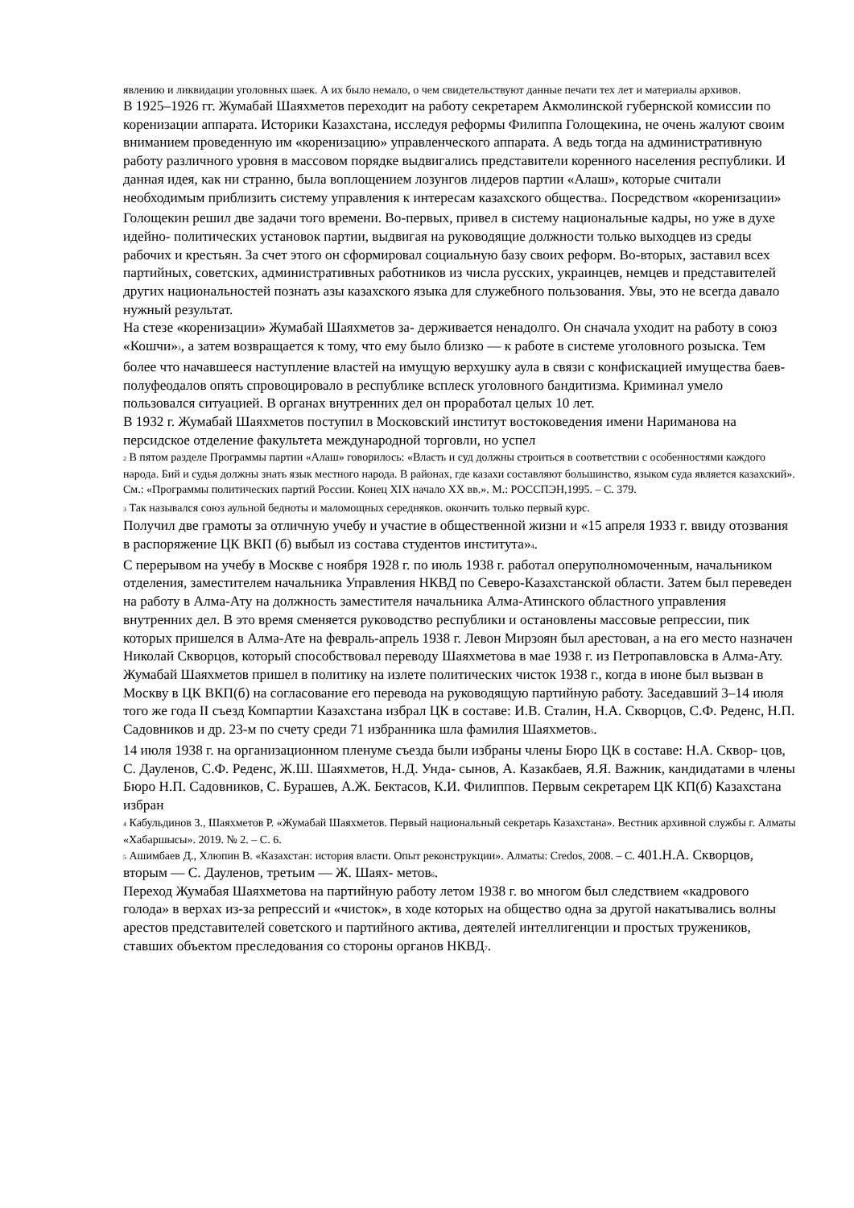явлению и ликвидации уголовных шаек. А их было немало, о чем свидетельствуют данные печати тех лет и материалы архивов.
В 1925–1926 гг. Жумабай Шаяхметов переходит на работу секретарем Акмолинской губернской комиссии по коренизации аппарата. Историки Казахстана, исследуя реформы Филиппа Голощекина, не очень жалуют своим вниманием проведенную им «коренизацию» управленческого аппарата. А ведь тогда на административную работу различного уровня в массовом порядке выдвигались представители коренного населения республики. И данная идея, как ни странно, была воплощением лозунгов лидеров партии «Алаш», которые считали необходимым приблизить систему управления к интересам казахского общества<sub>2</sub>. Посредством «коренизации» Голощекин решил две задачи того времени. Во-первых, привел в систему национальные кадры, но уже в духе идейно- политических установок партии, выдвигая на руководящие должности только выходцев из среды рабочих и крестьян. За счет этого он сформировал социальную базу своих реформ. Во-вторых, заставил всех партийных, советских, административных работников из числа русских, украинцев, немцев и представителей других национальностей познать азы казахского языка для служебного пользования. Увы, это не всегда давало нужный результат.
На стезе «коренизации» Жумабай Шаяхметов за- держивается ненадолго. Он сначала уходит на работу в союз «Кошчи»<sub>3</sub>, а затем возвращается к тому, что ему было близко — к работе в системе уголовного розыска. Тем более что начавшееся наступление властей на имущую верхушку аула в связи с конфискацией имущества баев-полуфеодалов опять спровоцировало в республике всплеск уголовного бандитизма. Криминал умело пользовался ситуацией. В органах внутренних дел он проработал целых 10 лет.
В 1932 г. Жумабай Шаяхметов поступил в Московский институт востоковедения имени Нариманова на персидское отделение факультета международной торговли, но успел
<sub>2</sub> В пятом разделе Программы партии «Алаш» говорилось: «Власть и суд должны строиться в соответствии с особенностями каждого народа. Бий и судья должны знать язык местного народа. В районах, где казахи составляют большинство, языком суда является казахский». См.: «Программы политических партий России. Конец XIX начало XX вв.». М.: РОССПЭН,1995. – С. 379.
<sub>3</sub> Так назывался союз аульной бедноты и маломощных середняков. окончить только первый курс.
Получил две грамоты за отличную учебу и участие в общественной жизни и «15 апреля 1933 г. ввиду отозвания в распоряжение ЦК ВКП (б) выбыл из состава студентов института»<sub>4</sub>.
С перерывом на учебу в Москве с ноября 1928 г. по июль 1938 г. работал оперуполномоченным, начальником отделения, заместителем начальника Управления НКВД по Северо-Казахстанской области. Затем был переведен на работу в Алма-Ату на должность заместителя начальника Алма-Атинского областного управления внутренних дел. В это время сменяется руководство республики и остановлены массовые репрессии, пик которых пришелся в Алма-Ате на февраль-апрель 1938 г. Левон Мирзоян был арестован, а на его место назначен Николай Скворцов, который способствовал переводу Шаяхметова в мае 1938 г. из Петропавловска в Алма-Ату.
Жумабай Шаяхметов пришел в политику на излете политических чисток 1938 г., когда в июне был вызван в Москву в ЦК ВКП(б) на согласование его перевода на руководящую партийную работу. Заседавший 3–14 июля того же года II съезд Компартии Казахстана избрал ЦК в составе: И.В. Сталин, Н.А. Скворцов, С.Ф. Реденс, Н.П. Садовников и др. 23-м по счету среди 71 избранника шла фамилия Шаяхметов<sub>5</sub>.
14 июля 1938 г. на организационном пленуме съезда были избраны члены Бюро ЦК в составе: Н.А. Сквор- цов, С. Дауленов, С.Ф. Реденс, Ж.Ш. Шаяхметов, Н.Д. Унда- сынов, А. Казакбаев, Я.Я. Важник, кандидатами в члены Бюро Н.П. Садовников, С. Бурашев, А.Ж. Бектасов, К.И. Филиппов. Первым секретарем ЦК КП(б) Казахстана избран
<sub>4</sub> Кабульдинов З., Шаяхметов Р. «Жумабай Шаяхметов. Первый национальный секретарь Казахстана». Вестник архивной службы г. Алматы «Хабаршысы». 2019. № 2. – С. 6.
<sub>5</sub> Ашимбаев Д., Хлюпин В. «Казахстан: история власти. Опыт реконструкции». Алматы: Credos, 2008. – С. 401.Н.А. Скворцов, вторым — С. Дауленов, третьим — Ж. Шаях- метов<sub>6</sub>.
Переход Жумабая Шаяхметова на партийную работу летом 1938 г. во многом был следствием «кадрового голода» в верхах из-за репрессий и «чисток», в ходе которых на общество одна за другой накатывались волны арестов представителей советского и партийного актива, деятелей интеллигенции и простых тружеников, ставших объектом преследования со стороны органов НКВД<sub>7</sub>.